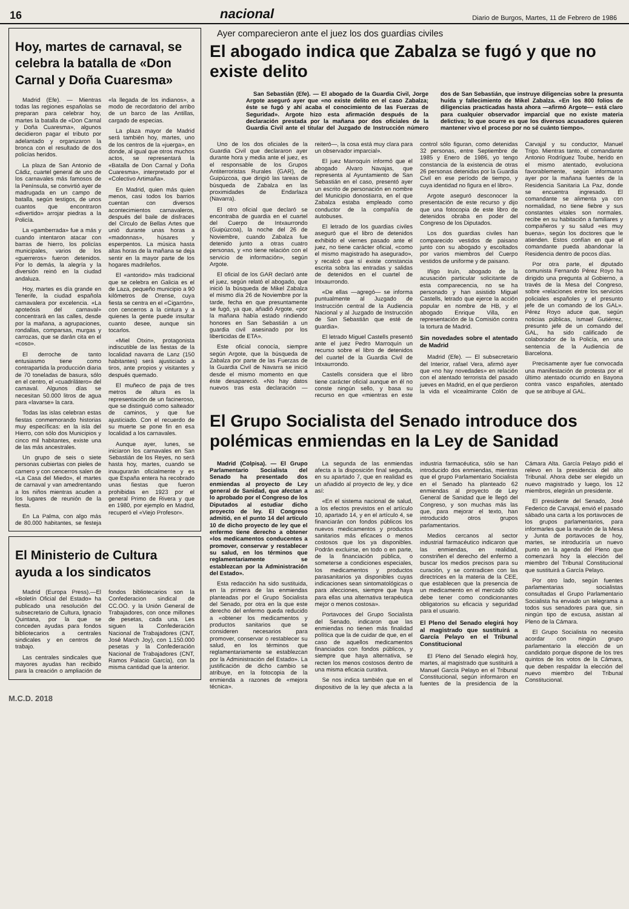16 nacional Diario de Burgos, Martes, 11 de Febrero de 1986
Hoy, martes de carnaval, se celebra la batalla de «Don Carnal y Doña Cuaresma»
Madrid (Efe). — Mientras todas las regiones españolas se preparan para celebrar hoy, martes la batalla de «Don Carnal y Doña Cuaresma», algunos decidieron pagar el tributo por adelantado y organizaron la bronca con el resultado de dos policías heridos.
La plaza de San Antonio de Cádiz, cuartel general de uno de los carnavales más famosos de la Península, se convirtió ayer de madrugada en un campo de batalla, según testigos, de unos cuantos que encontraron «divertido» arrojar piedras a la Policía.
La «gamberrada» fue a más y cuando intentaron atacar con barras de hierro, los policías municipales, varios de los «guerreros» fueron detenidos. Por lo demás, la alegría y la diversión reinó en la ciudad andaluza.
Hoy, martes es día grande en Tenerife, la ciudad española carnavalera por excelencia. «La apoteósis del carnaval» concentrará en las calles, desde por la mañana, a agrupaciones, rondallas, comparsas, murgas y carrozas, que se darán cita en el «coso».
El derroche de tanto entusiasmo tiene como contrapartida la producción diaria de 70 toneladas de basura, sólo en el centro, el «cuadrilátero» del carnaval. Algunos días se necesitan 50.000 litros de agua para «lavarse» la cara.
Todas las islas celebran estas fiestas conmemorando historias muy específicas: en la isla del Hierro, con sólo dos Municipios y cinco mil habitantes, existe una de las más ancestrales.
Un grupo de seis o siete personas cubiertas con pieles de carnero y con cencerros salen de «La Casa del Miedo», el martes de carnaval y van amedrentando a los niños mientras acuden a los lugares de reunión de la fiesta.
En La Palma, con algo más de 80.000 habitantes, se festeja «la llegada de los indianos», a modo de recordatorio del arribo de un barco de las Antillas, cargado de especias.
La plaza mayor de Madrid será también hoy, martes, uno de los centros de la «juerga», en donde, al igual que otros muchos actos, se representará la «Batalla de Don Carnal y Doña Cuaresma», interpretado por el «Colectivo Artimaña».
En Madrid, quien más quien menos, casi todos los barrios cuentan con diversos acontecimientos carnavaleros, después del baile de disfraces del Círculo de Bellas Artes que unió durante unas horas a «madonnas», húsares y esperpentos. La música hasta altas horas de la mañana se deja sentir en la mayor parte de los hogares madrileños.
El «antorido» más tradicional que se celebra en Galicia es el de Laza, pequeño municipio a 90 kilómetros de Orense, cuya fiesta se centra en el «Cigarrón», con cencerros a la cintura y a quienes la gente puede insultar cuanto desee, aunque sin tocarlos.
«Miel Otxin», protagonista indiscutible de las fiestas de la localidad navarra de Lanz (150 habitantes) será ajusticiado a tiros, ante propios y visitantes y después quemado.
El muñeco de paja de tres metros de altura es la representación de un facineroso, que se distinguió como salteador de caminos, y que fue ajusticiado. Con el recuerdo de su muerte se pone fin en esa localidad a los carnavales.
Aunque ayer, lunes, se iniciaron los carnavales en San Sebastián de los Reyes, no será hasta hoy, martes, cuando se inaugurarán oficialmente y es que España entera ha recobrado unas fiestas que fueron prohibidas en 1923 por el general Primo de Rivera y que en 1980, por ejemplo en Madrid, recuperó el «Viejo Profesor».
El Ministerio de Cultura ayuda a los sindicatos
Madrid (Europa Press).—El «Boletín Oficial del Estado» ha publicado una resolución del subsecretario de Cultura, Ignacio Quintana, por la que se conceden ayudas para fondos bibliotecarios a centrales sindicales y en centros de trabajo.
Las centrales sindicales que mayores ayudas han recibido para la creación o ampliación de fondos bibliotecarios son la Confederacion sindical de CC.OO. y la Unión General de Trabajadores, con once millones de pesetas, cada una. Les siguen la Confederación Nacional de Trabajadores (CNT, José March Joy), con 1.150.000 pesetas y la Confederación Nacional de Trabajadores (CNT, Ramos Palacio García), con la misma cantidad que la anterior.
Ayer comparecieron ante el juez los dos guardias civiles
El abogado indica que Zabalza se fugó y que no existe delito
San Sebastián (Efe). — El abogado de la Guardia Civil, Jorge Argote aseguró ayer que «no existe delito en el caso Zabalza; éste se fugó y ahí acaba el conocimiento de las Fuerzas de Seguridad». Argote hizo esta afirmación después de la declaración prestada por la mañana por dos oficiales de la Guardia Civil ante el titular del Juzgado de Instrucción número dos de San Sebastián, que instruye diligencias sobre la presunta huída y fallecimiento de Mikel Zabalza. «En los 800 folios de diligencias practicadas hasta ahora —afirmó Argote— está claro para cualquier observador imparcial que no existe materia delictiva; lo que ocurre es que los diversos acusadores quieren mantener vivo el proceso por no sé cuánto tiempo».
Uno de los dos oficiales de la Guardia Civil que declararon ayer durante hora y media ante el juez, es el responsable de los Grupos Antiterroristas Rurales (GAR), de Guipúzcoa, que dirigió las tareas de búsqueda de Zabalza en las proximidades de Endarlaza (Navarra).
El otro oficial que declaró se encontraba de guardia en el cuartel del Cuerpo de Intxaurrondo (Guipúzcoa), la noche del 26 de Noviembre, cuando Zabalza fue detenido junto a otras cuatro personas, y «no tiene relación con el servicio de información», según Argote.
El oficial de los GAR declaró ante el juez, según relató el abogado, que inició la búsqueda de Mikel Zabalza el mismo día 26 de Noviembre por la tarde, fecha en que presuntamente se fugó, ya que, añadió Argote, «por la mañana había estado rindiendo honores en San Sebastián a un guardia civil asesinado por los liberticidas de ETA».
Este oficial conocía, siempre según Argote, que la búsqueda de Zabalza por parte de las Fuerzas de la Guardia Civil de Navarra se inició desde el mismo momento en que éste desapareció. «No hay datos nuevos tras esta declaración —reiteró—, la cosa está muy clara para un observador imparcial».
El juez Marroquín informó que el abogado Alvaro Navajas, que representa al Ayuntamiento de San Sebastián en el caso, presentó ayer un escrito de personación en nombre del Municipio donostiarra, en el que Zabalza estaba empleado como conductor de la compañía de autobuses.
El letrado de los guardias civiles aseguró que el libro de detenidos exhibido el viernes pasado ante el juez, no tiene carácter oficial, «como el mismo magistrado ha asegurado», y recalcó que sí existe constancia escrita sobra las entradas y salidas de detenidos en el cuartel de Intxaurrondo.
«De ellas —agregó— se informa puntualmente al Juzgado de Instrucción central de la Audiencia Nacional y al Juzgado de Instrucción de San Sebastián que esté de guardia».
El letrado Miguel Castells presentó ante el juez Pedro Marroquín un recurso sobre el libro de detenidos del cuartel de la Guardia Civil de Intxaurrondo.
Castells considera que el libro tiene carácter oficial aunque en él no conste ningún sello, y basa su recurso en que «mientras en este control sólo figuran, como detenidas 32 personas, entre Septiembre de 1985 y Enero de 1986, yo tengo constancia de la existencia de otras 26 personas detenidas por la Guardia Civil en ese período de tiempo, y cuya identidad no figura en el libro».
Argote aseguró desconocer la presentación de este recurso y dijo que una fotocopia de este libro de detenidos obraba en poder del Congreso de los Diputados.
Los dos guardias civiles han comparecido vestidos de paisano junto con su abogado y escoltados por varios miembros del Cuerpo vestidos de uniforme y de paisano.
Iñigo Iruín, abogado de la acusación particular solicitante de esta comparecencia, no se ha personado y han asistido Miguel Castells, letrado que ejerce la acción popular en nombre de HB, y el abogado Enrique Villa, en representación de la Comisión contra la tortura de Madrid.
Sin novedades sobre el atentado de Madrid
Madrid (Efe). — El subsecretario del Interior, rafael Vera, afirmó ayer que «no hay novedades» en relación con el atentado terrorista del pasado jueves en Madrid, en el que perdieron la vida el vicealmirante Colón de Carvajal y su conductor, Manuel Trigo. Mientras tanto, el comandante Antonio Rodríguez Toube, herido en el mismo atentado, evoluciona favorablemente, según informaron ayer por la mañana fuentes de la Residencia Sanitaria La Paz, donde se encuentra ingresado. El comandante se alimenta ya con normalidad, no tiene fiebre y sus constantes vitales son normales. recibe en su habitación a familiares y compañeros y su salud «es muy buena», según los doctores que le atienden. Estos confían en que el comandante pueda abandonar la Residencia dentro de pocos días.
Por otra parte, el diputado comunista Fernando Pérez Royo ha dirigido una pregunta al Gobierno, a través de la Mesa del Congreso, sobre «relaciones entre los servicios policiales españoles y el presunto jefe de un comando de los GAL». Pérez Royo aduce que, según noticias públicas, Ismael Gutiérrez, presunto jefe de un comando del GAL, ha sido calificado de colaborador de la Policía, en una sentencia de la Audiencia de Barcelona.
Precisamente ayer fue convocada una manifestación de protesta por el último atentado ocurrido en Bayona contra vasco españoles, atentado que se atribuye al GAL.
El Grupo Socialista del Senado introduce dos polémicas enmiendas en la Ley de Sanidad
Madrid (Colpisa). — El Grupo Parlamentario Socialista del Senado ha presentado dos enmiendas al proyecto de Ley general de Sanidad, que afectan a lo aprobado por el Congreso de los Diputados al estudiar dicho proyecto de ley. El Congreso admitió, en el punto 14 del artículo 10 de dicho proyecto de ley que el enfermo tiene derecho a obtener «los medicamentos conducentes a promover, conservar y restablecer su salud, en los términos que reglamentariamente se establezcan por la Administración del Estado».
Esta redacción ha sido sustituida, en la primera de las enmiendas planteadas por el Grupo Socialista del Senado, por otra en la que este derecho del enfermo queda reducido a «obtener los medicamentos y productos sanitarios que se consideren necesarios para promover, conservar o restablecer su salud, en los términos que reglamentariamente se establezcan por la Administración del Estado». La justificación de dicho cambio se atribuye, en la fotocopia de la enmienda a razones de «mejora técnica».
La segunda de las enmiendas afecta a la disposición final segunda, en su apartado 7, que en realidad es un añadido al proyecto de ley, y dice así:
«En el sistema nacional de salud, a los efectos previstos en el artículo 10, apartado 14, y en el artículo 4, se financiarán con fondos públicos los nuevos medicamentos y productos sanitarios más eficaces o menos costosos que los ya disponibles. Podrán excluirse, en todo o en parte, de la financiación pública, o someterse a condiciones especiales, los medicamentos y productos parasanitarios ya disponibles cuyas indicaciones sean sintomatológicas o para afecciones, siempre que haya para ellas una alternativa terapéutica mejor o menos costosa».
Portavoces del Grupo Socialista del Senado, indicaron que las enmiendas no tienen más finalidad política que la de cuidar de que, en el caso de aquellos medicamentos financiados con fondos públicos, y siempre que haya alternativa, se recten los menos costosos dentro de una misma eficacia curativa.
Se nos indica también que en el dispositivo de la ley que afecta a la industria farmacéutica, sólo se han introducido dos enmiendas, mientras que el grupo Parlamentario Socialista en el Senado ha planteado 62 enmiendas al proyecto de Ley General de Sanidad que le llegó del Congreso, y son muchas más las que, para mejorar el texto, han introducido otros grupos parlamentarios.
Medios cercanos al sector industrial farmacéutico indicaron que las enmiendas, en realidad, constriñen el derecho del enfermo a buscar los medios precisos para su curación, y se contradicen con las directrices en la materia de la CEE, que establecen que la presencia de un medicamento en el mercado sólo debe tener como condicionantes obligatorios su eficacia y seguridad para el usuario.
El Pleno del Senado elegirá hoy al magistrado que sustituirá a García Pelayo en el Tribunal Constitucional
El Pleno del Senado elegirá hoy, martes, al magistrado que sustituirá a Manuel García Pelayo en el Tribunal Constitucional, según informaron en fuentes de la presidencia de la Cámara Alta. García Pelayo pidió el relevo en la presidencia del alto Tribunal. Ahora debe ser elegido un nuevo magistrado y luego, los 12 miembros, elegirán un presidente.
El presidente del Senado, José Federico de Carvajal, envió el pasado sábado una carta a los portavoces de los grupos parlamentarios, para informarles que la reunión de la Mesa y Junta de portavoces de hoy, martes, se introduciría un nuevo punto en la agenda del Pleno que comenzará hoy la elección del miembro del Tribunal Constitucional que sustituirá a García Pelayo.
Por otro lado, según fuentes parlamentarias socialistas consultadas el Grupo Parlamentario Socialista ha enviado un telegrama a todos sus senadores para que, sin ningún tipo de excusa, asistan al Pleno de la Cámara.
El Grupo Socialista no necesita acordar con ningún grupo parlamentario la elección de un candidato porque dispone de los tres quintos de los votos de la Cámara, que deben respaldar la elección del nuevo miembro del Tribunal Constitucional.
M.C.D. 2018